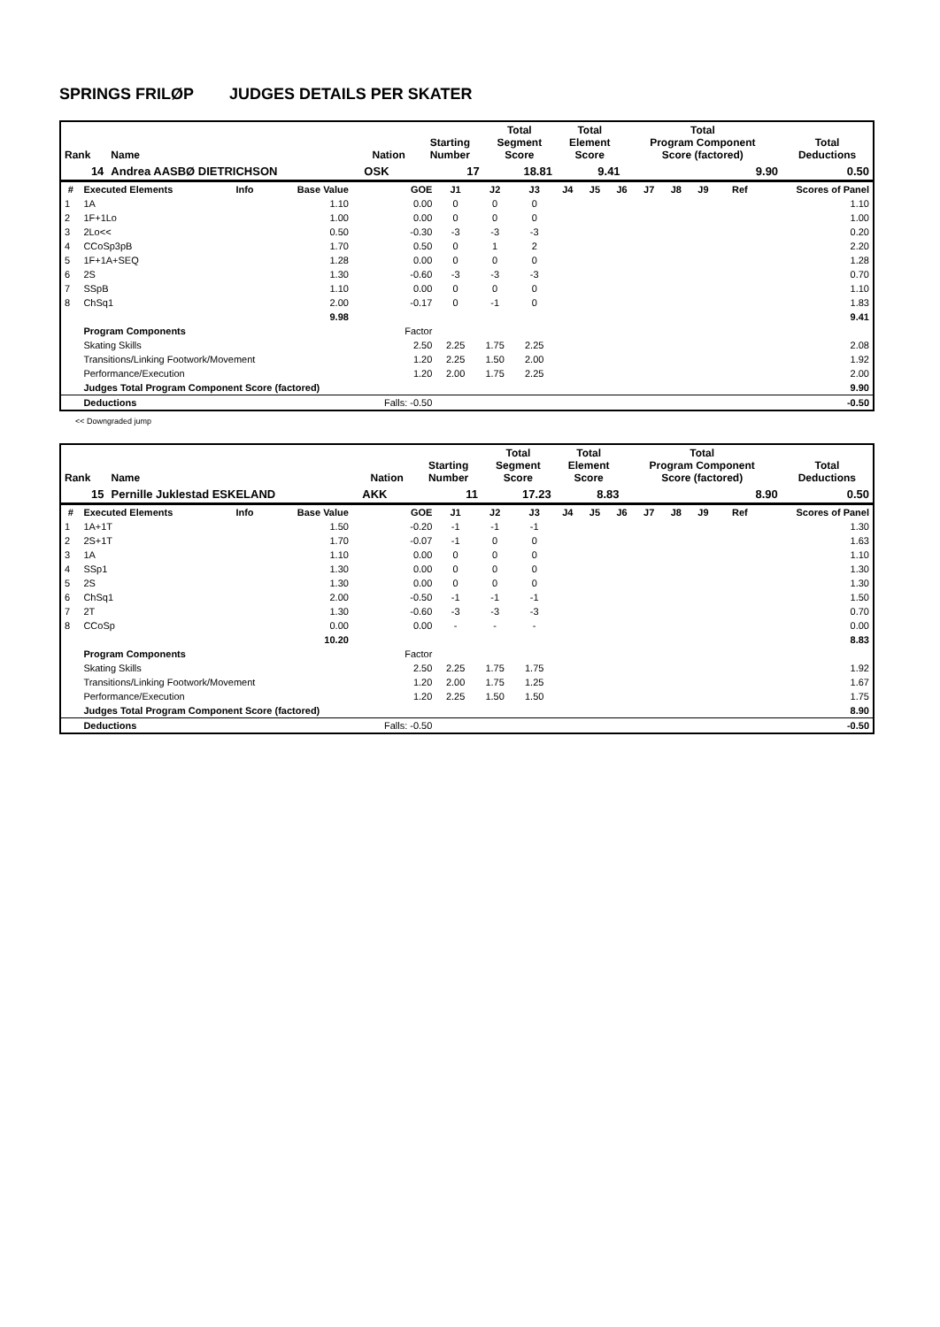SPRINGS FRILØP JUDGES DETAILS PER SKATER
| Rank | Name | | Nation | Starting Number | Total Segment Score | Total Element Score | Total Program Component Score (factored) | Total Deductions |
| --- | --- | --- | --- | --- | --- | --- | --- | --- |
| 14 | Andrea AASBØ DIETRICHSON | | OSK | 17 | 18.81 | 9.41 | 9.90 | 0.50 |
| # | Executed Elements | Info | Base Value | GOE | J1 | J2 | J3 | J4 | J5 | J6 | J7 | J8 | J9 | Ref | Scores of Panel |
| --- | --- | --- | --- | --- | --- | --- | --- | --- | --- | --- | --- | --- | --- | --- | --- |
| 1 | 1A | | 1.10 | 0.00 | 0 | 0 | 0 | | | | | | | | 1.10 |
| 2 | 1F+1Lo | | 1.00 | 0.00 | 0 | 0 | 0 | | | | | | | | 1.00 |
| 3 | 2Lo<< | | 0.50 | -0.30 | -3 | -3 | -3 | | | | | | | | 0.20 |
| 4 | CCoSp3pB | | 1.70 | 0.50 | 0 | 1 | 2 | | | | | | | | 2.20 |
| 5 | 1F+1A+SEQ | | 1.28 | 0.00 | 0 | 0 | 0 | | | | | | | | 1.28 |
| 6 | 2S | | 1.30 | -0.60 | -3 | -3 | -3 | | | | | | | | 0.70 |
| 7 | SSpB | | 1.10 | 0.00 | 0 | 0 | 0 | | | | | | | | 1.10 |
| 8 | ChSq1 | | 2.00 | -0.17 | 0 | -1 | 0 | | | | | | | | 1.83 |
| | | | 9.98 | | | | | | | | | | | | 9.41 |
| | Program Components | | | Factor | | | | | | | | | | | |
| | Skating Skills | | | 2.50 | 2.25 | 1.75 | 2.25 | | | | | | | | 2.08 |
| | Transitions/Linking Footwork/Movement | | | 1.20 | 2.25 | 1.50 | 2.00 | | | | | | | | 1.92 |
| | Performance/Execution | | | 1.20 | 2.00 | 1.75 | 2.25 | | | | | | | | 2.00 |
| | Judges Total Program Component Score (factored) | | | | | | | | | | | | | | 9.90 |
| | Deductions | | | Falls: -0.50 | | | | | | | | | | | -0.50 |
<< Downgraded jump
| Rank | Name | | Nation | Starting Number | Total Segment Score | Total Element Score | Total Program Component Score (factored) | Total Deductions |
| --- | --- | --- | --- | --- | --- | --- | --- | --- |
| 15 | Pernille Juklestad ESKELAND | | AKK | 11 | 17.23 | 8.83 | 8.90 | 0.50 |
| # | Executed Elements | Info | Base Value | GOE | J1 | J2 | J3 | J4 | J5 | J6 | J7 | J8 | J9 | Ref | Scores of Panel |
| --- | --- | --- | --- | --- | --- | --- | --- | --- | --- | --- | --- | --- | --- | --- | --- |
| 1 | 1A+1T | | 1.50 | -0.20 | -1 | -1 | -1 | | | | | | | | 1.30 |
| 2 | 2S+1T | | 1.70 | -0.07 | -1 | 0 | 0 | | | | | | | | 1.63 |
| 3 | 1A | | 1.10 | 0.00 | 0 | 0 | 0 | | | | | | | | 1.10 |
| 4 | SSp1 | | 1.30 | 0.00 | 0 | 0 | 0 | | | | | | | | 1.30 |
| 5 | 2S | | 1.30 | 0.00 | 0 | 0 | 0 | | | | | | | | 1.30 |
| 6 | ChSq1 | | 2.00 | -0.50 | -1 | -1 | -1 | | | | | | | | 1.50 |
| 7 | 2T | | 1.30 | -0.60 | -3 | -3 | -3 | | | | | | | | 0.70 |
| 8 | CCoSp | | 0.00 | 0.00 | - | - | - | | | | | | | | 0.00 |
| | | | 10.20 | | | | | | | | | | | | 8.83 |
| | Program Components | | | Factor | | | | | | | | | | | |
| | Skating Skills | | | 2.50 | 2.25 | 1.75 | 1.75 | | | | | | | | 1.92 |
| | Transitions/Linking Footwork/Movement | | | 1.20 | 2.00 | 1.75 | 1.25 | | | | | | | | 1.67 |
| | Performance/Execution | | | 1.20 | 2.25 | 1.50 | 1.50 | | | | | | | | 1.75 |
| | Judges Total Program Component Score (factored) | | | | | | | | | | | | | | 8.90 |
| | Deductions | | | Falls: -0.50 | | | | | | | | | | | -0.50 |